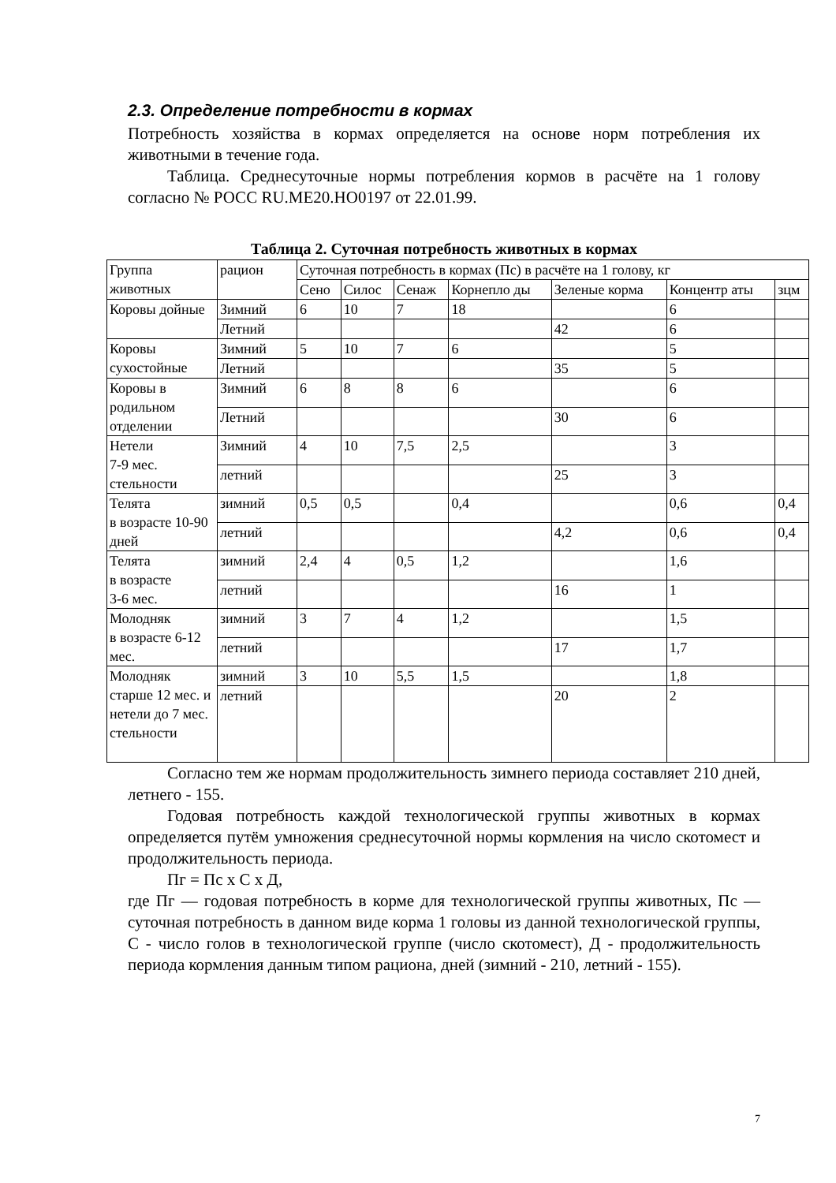2.3. Определение потребности в кормах
Потребность хозяйства в кормах определяется на основе норм потребления их животными в течение года.
Таблица. Среднесуточные нормы потребления кормов в расчёте на 1 голову согласно № РОСС RU.МЕ20.НО0197 от 22.01.99.
Таблица 2. Суточная потребность животных в кормах
| Группа животных | рацион | Суточная потребность в кормах (Пс) в расчёте на 1 голову, кг | | | | | | |
| | | Сено | Силос | Сенаж | Корнепло ды | Зеленые корма | Концентр аты | зцм |
| Коровы дойные | Зимний | 6 | 10 | 7 | 18 | | 6 | |
| | Летний | | | | | 42 | 6 | |
| Коровы сухостойные | Зимний | 5 | 10 | 7 | 6 | | 5 | |
| | Летний | | | | | 35 | 5 | |
| Коровы в родильном отделении | Зимний | 6 | 8 | 8 | 6 | | 6 | |
| | Летний | | | | | 30 | 6 | |
| Нетели 7-9 мес. стельности | Зимний | 4 | 10 | 7,5 | 2,5 | | 3 | |
| | летний | | | | | 25 | 3 | |
| Телята в возрасте 10-90 дней | зимний | 0,5 | 0,5 | | 0,4 | | 0,6 | 0,4 |
| | летний | | | | | 4,2 | 0,6 | 0,4 |
| Телята в возрасте 3-6 мес. | зимний | 2,4 | 4 | 0,5 | 1,2 | | 1,6 | |
| | летний | | | | | 16 | 1 | |
| Молодняк в возрасте 6-12 мес. | зимний | 3 | 7 | 4 | 1,2 | | 1,5 | |
| | летний | | | | | 17 | 1,7 | |
| Молодняк старше 12 мес. и нетели до 7 мес. стельности | зимний | 3 | 10 | 5,5 | 1,5 | | 1,8 | |
| | летний | | | | | 20 | 2 | |
Согласно тем же нормам продолжительность зимнего периода составляет 210 дней, летнего - 155.
Годовая потребность каждой технологической группы животных в кормах определяется путём умножения среднесуточной нормы кормления на число скотомест и продолжительность периода.
Пг = Пс х С х Д,
где Пг — годовая потребность в корме для технологической группы животных, Пс — суточная потребность в данном виде корма 1 головы из данной технологической группы, С - число голов в технологической группе (число скотомест), Д - продолжительность периода кормления данным типом рациона, дней (зимний - 210, летний - 155).
7